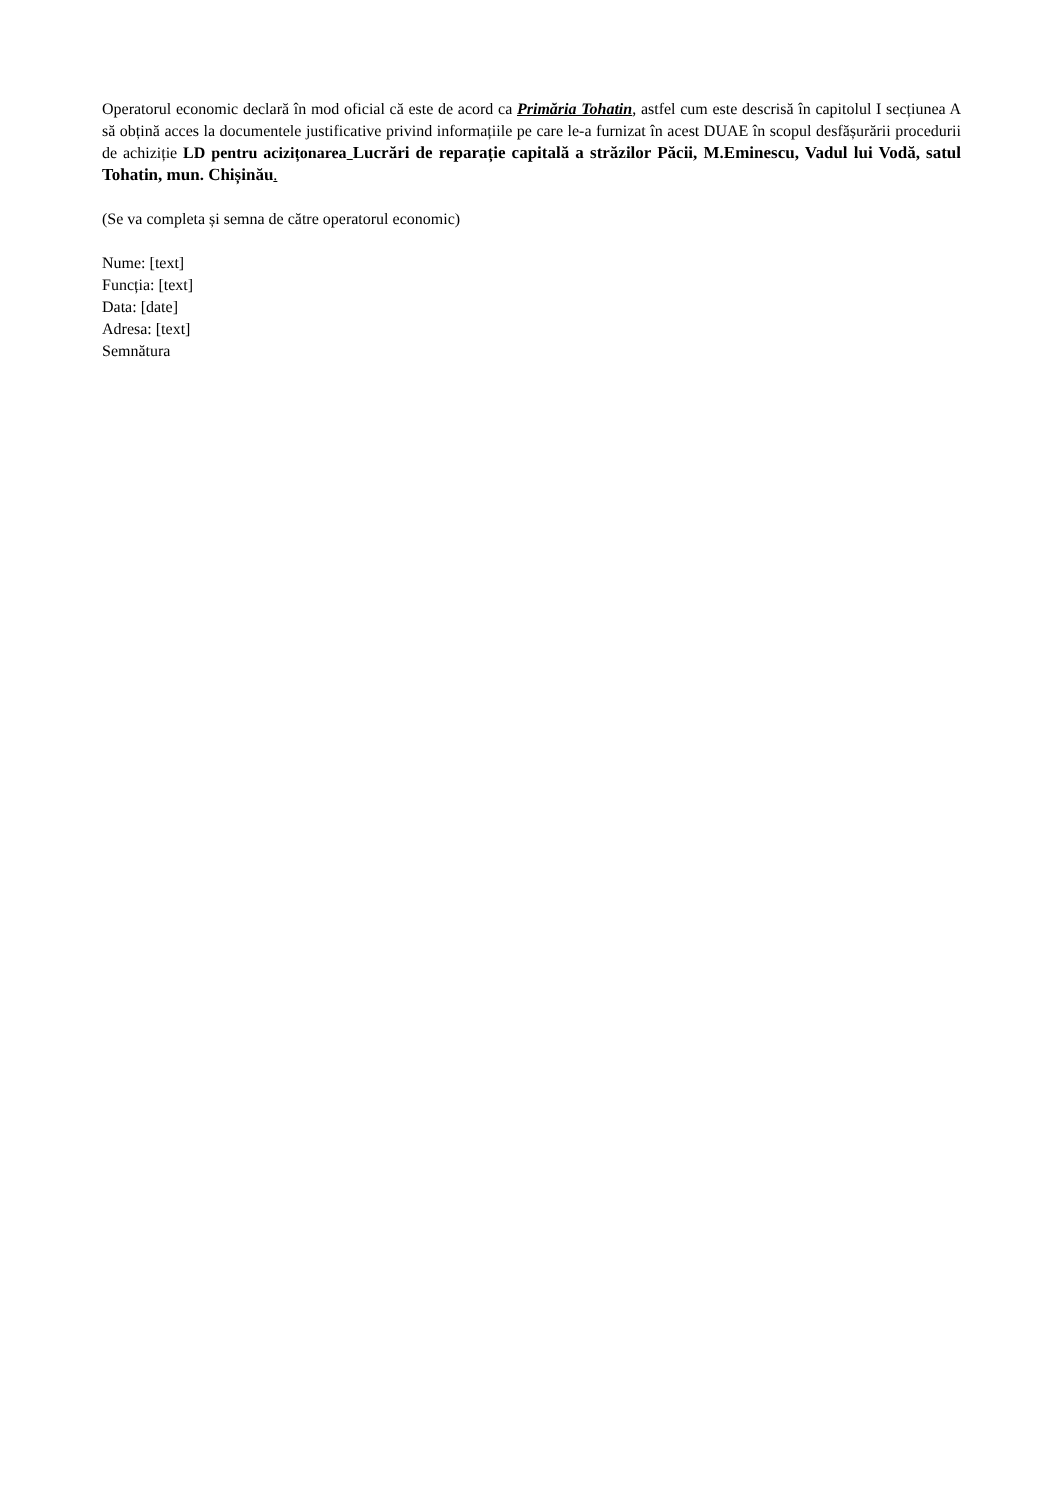Operatorul economic declară în mod oficial că este de acord ca Primăria Tohatin, astfel cum este descrisă în capitolul I secțiunea A să obțină acces la documentele justificative privind informațiile pe care le-a furnizat în acest DUAE în scopul desfășurării procedurii de achiziție LD pentru acizițonarea Lucrări de reparație capitală a străzilor Păcii, M.Eminescu, Vadul lui Vodă, satul Tohatin, mun. Chișinău.
(Se va completa și semna de către operatorul economic)
Nume: [text]
Funcția: [text]
Data: [date]
Adresa: [text]
Semnătura